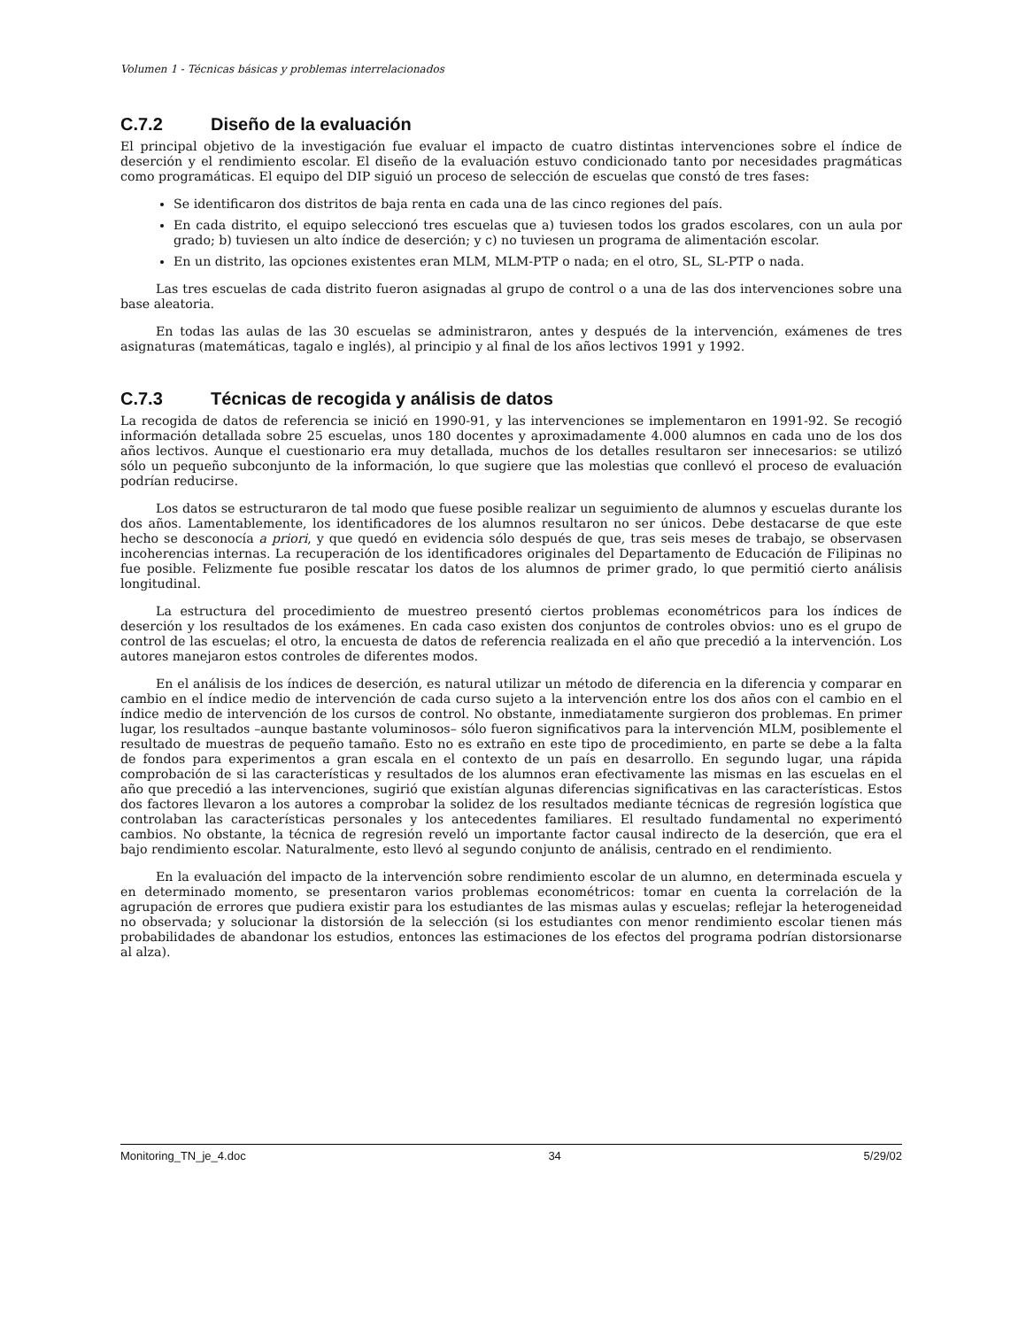Volumen 1 - Técnicas básicas y problemas interrelacionados
C.7.2 Diseño de la evaluación
El principal objetivo de la investigación fue evaluar el impacto de cuatro distintas intervenciones sobre el índice de deserción y el rendimiento escolar. El diseño de la evaluación estuvo condicionado tanto por necesidades pragmáticas como programáticas. El equipo del DIP siguió un proceso de selección de escuelas que constó de tres fases:
Se identificaron dos distritos de baja renta en cada una de las cinco regiones del país.
En cada distrito, el equipo seleccionó tres escuelas que a) tuviesen todos los grados escolares, con un aula por grado; b) tuviesen un alto índice de deserción; y c) no tuviesen un programa de alimentación escolar.
En un distrito, las opciones existentes eran MLM, MLM-PTP o nada; en el otro, SL, SL-PTP o nada.
Las tres escuelas de cada distrito fueron asignadas al grupo de control o a una de las dos intervenciones sobre una base aleatoria.
En todas las aulas de las 30 escuelas se administraron, antes y después de la intervención, exámenes de tres asignaturas (matemáticas, tagalo e inglés), al principio y al final de los años lectivos 1991 y 1992.
C.7.3 Técnicas de recogida y análisis de datos
La recogida de datos de referencia se inició en 1990-91, y las intervenciones se implementaron en 1991-92. Se recogió información detallada sobre 25 escuelas, unos 180 docentes y aproximadamente 4.000 alumnos en cada uno de los dos años lectivos. Aunque el cuestionario era muy detallada, muchos de los detalles resultaron ser innecesarios: se utilizó sólo un pequeño subconjunto de la información, lo que sugiere que las molestias que conllevó el proceso de evaluación podrían reducirse.
Los datos se estructuraron de tal modo que fuese posible realizar un seguimiento de alumnos y escuelas durante los dos años. Lamentablemente, los identificadores de los alumnos resultaron no ser únicos. Debe destacarse de que este hecho se desconocía a priori, y que quedó en evidencia sólo después de que, tras seis meses de trabajo, se observasen incoherencias internas. La recuperación de los identificadores originales del Departamento de Educación de Filipinas no fue posible. Felizmente fue posible rescatar los datos de los alumnos de primer grado, lo que permitió cierto análisis longitudinal.
La estructura del procedimiento de muestreo presentó ciertos problemas econométricos para los índices de deserción y los resultados de los exámenes. En cada caso existen dos conjuntos de controles obvios: uno es el grupo de control de las escuelas; el otro, la encuesta de datos de referencia realizada en el año que precedió a la intervención. Los autores manejaron estos controles de diferentes modos.
En el análisis de los índices de deserción, es natural utilizar un método de diferencia en la diferencia y comparar en cambio en el índice medio de intervención de cada curso sujeto a la intervención entre los dos años con el cambio en el índice medio de intervención de los cursos de control. No obstante, inmediatamente surgieron dos problemas. En primer lugar, los resultados –aunque bastante voluminosos– sólo fueron significativos para la intervención MLM, posiblemente el resultado de muestras de pequeño tamaño. Esto no es extraño en este tipo de procedimiento, en parte se debe a la falta de fondos para experimentos a gran escala en el contexto de un país en desarrollo. En segundo lugar, una rápida comprobación de si las características y resultados de los alumnos eran efectivamente las mismas en las escuelas en el año que precedió a las intervenciones, sugirió que existían algunas diferencias significativas en las características. Estos dos factores llevaron a los autores a comprobar la solidez de los resultados mediante técnicas de regresión logística que controlaban las características personales y los antecedentes familiares. El resultado fundamental no experimentó cambios. No obstante, la técnica de regresión reveló un importante factor causal indirecto de la deserción, que era el bajo rendimiento escolar. Naturalmente, esto llevó al segundo conjunto de análisis, centrado en el rendimiento.
En la evaluación del impacto de la intervención sobre rendimiento escolar de un alumno, en determinada escuela y en determinado momento, se presentaron varios problemas econométricos: tomar en cuenta la correlación de la agrupación de errores que pudiera existir para los estudiantes de las mismas aulas y escuelas; reflejar la heterogeneidad no observada; y solucionar la distorsión de la selección (si los estudiantes con menor rendimiento escolar tienen más probabilidades de abandonar los estudios, entonces las estimaciones de los efectos del programa podrían distorsionarse al alza).
Monitoring_TN_je_4.doc 34 5/29/02